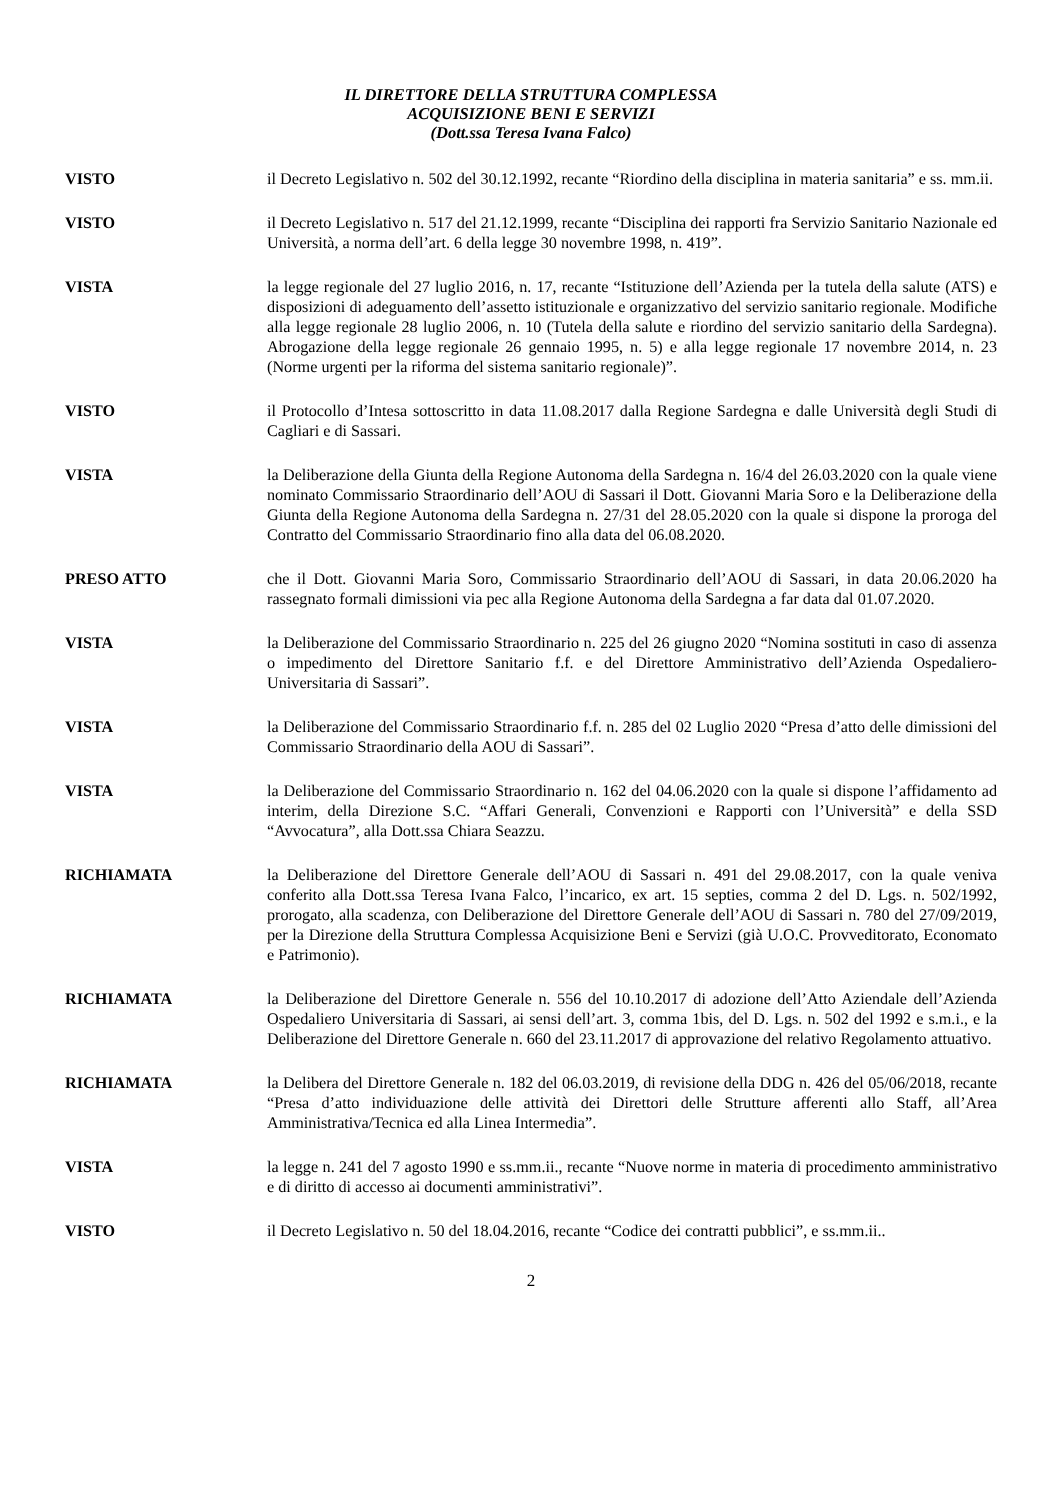IL DIRETTORE DELLA STRUTTURA COMPLESSA
ACQUISIZIONE BENI E SERVIZI
(Dott.ssa Teresa Ivana Falco)
VISTO il Decreto Legislativo n. 502 del 30.12.1992, recante “Riordino della disciplina in materia sanitaria” e ss. mm.ii.
VISTO il Decreto Legislativo n. 517 del 21.12.1999, recante “Disciplina dei rapporti fra Servizio Sanitario Nazionale ed Università, a norma dell’art. 6 della legge 30 novembre 1998, n. 419”.
VISTA la legge regionale del 27 luglio 2016, n. 17, recante “Istituzione dell’Azienda per la tutela della salute (ATS) e disposizioni di adeguamento dell’assetto istituzionale e organizzativo del servizio sanitario regionale. Modifiche alla legge regionale 28 luglio 2006, n. 10 (Tutela della salute e riordino del servizio sanitario della Sardegna). Abrogazione della legge regionale 26 gennaio 1995, n. 5) e alla legge regionale 17 novembre 2014, n. 23 (Norme urgenti per la riforma del sistema sanitario regionale)”.
VISTO il Protocollo d’Intesa sottoscritto in data 11.08.2017 dalla Regione Sardegna e dalle Università degli Studi di Cagliari e di Sassari.
VISTA la Deliberazione della Giunta della Regione Autonoma della Sardegna n. 16/4 del 26.03.2020 con la quale viene nominato Commissario Straordinario dell’AOU di Sassari il Dott. Giovanni Maria Soro e la Deliberazione della Giunta della Regione Autonoma della Sardegna n. 27/31 del 28.05.2020 con la quale si dispone la proroga del Contratto del Commissario Straordinario fino alla data del 06.08.2020.
PRESO ATTO che il Dott. Giovanni Maria Soro, Commissario Straordinario dell’AOU di Sassari, in data 20.06.2020 ha rassegnato formali dimissioni via pec alla Regione Autonoma della Sardegna a far data dal 01.07.2020.
VISTA la Deliberazione del Commissario Straordinario n. 225 del 26 giugno 2020 “Nomina sostituti in caso di assenza o impedimento del Direttore Sanitario f.f. e del Direttore Amministrativo dell’Azienda Ospedaliero-Universitaria di Sassari”.
VISTA la Deliberazione del Commissario Straordinario f.f. n. 285 del 02 Luglio 2020 “Presa d’atto delle dimissioni del Commissario Straordinario della AOU di Sassari”.
VISTA la Deliberazione del Commissario Straordinario n. 162 del 04.06.2020 con la quale si dispone l’affidamento ad interim, della Direzione S.C. “Affari Generali, Convenzioni e Rapporti con l’Università” e della SSD “Avvocatura”, alla Dott.ssa Chiara Seazzu.
RICHIAMATA la Deliberazione del Direttore Generale dell’AOU di Sassari n. 491 del 29.08.2017, con la quale veniva conferito alla Dott.ssa Teresa Ivana Falco, l’incarico, ex art. 15 septies, comma 2 del D. Lgs. n. 502/1992, prorogato, alla scadenza, con Deliberazione del Direttore Generale dell’AOU di Sassari n. 780 del 27/09/2019, per la Direzione della Struttura Complessa Acquisizione Beni e Servizi (già U.O.C. Provveditorato, Economato e Patrimonio).
RICHIAMATA la Deliberazione del Direttore Generale n. 556 del 10.10.2017 di adozione dell’Atto Aziendale dell’Azienda Ospedaliero Universitaria di Sassari, ai sensi dell’art. 3, comma 1bis, del D. Lgs. n. 502 del 1992 e s.m.i., e la Deliberazione del Direttore Generale n. 660 del 23.11.2017 di approvazione del relativo Regolamento attuativo.
RICHIAMATA la Delibera del Direttore Generale n. 182 del 06.03.2019, di revisione della DDG n. 426 del 05/06/2018, recante “Presa d’atto individuazione delle attività dei Direttori delle Strutture afferenti allo Staff, all’Area Amministrativa/Tecnica ed alla Linea Intermedia”.
VISTA la legge n. 241 del 7 agosto 1990 e ss.mm.ii., recante “Nuove norme in materia di procedimento amministrativo e di diritto di accesso ai documenti amministrativi”.
VISTO il Decreto Legislativo n. 50 del 18.04.2016, recante “Codice dei contratti pubblici”, e ss.mm.ii..
2